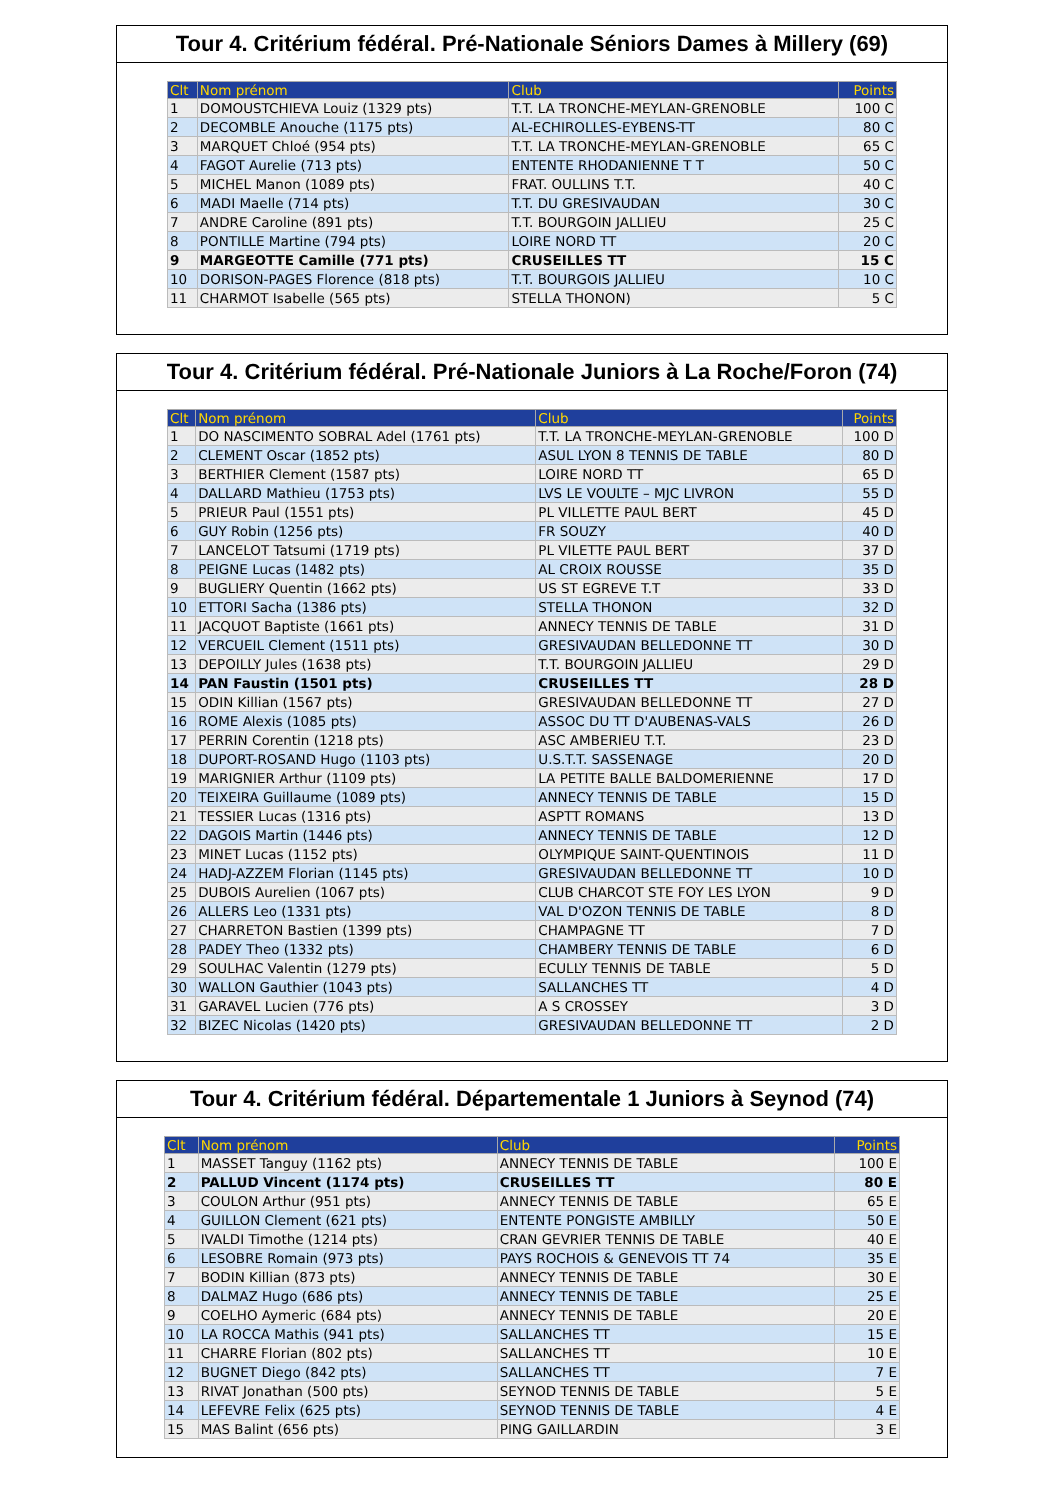Tour 4. Critérium fédéral. Pré-Nationale Séniors Dames à Millery (69)
| Clt | Nom prénom | Club | Points |
| --- | --- | --- | --- |
| 1 | DOMOUSTCHIEVA Louiz (1329 pts) | T.T. LA TRONCHE-MEYLAN-GRENOBLE | 100 C |
| 2 | DECOMBLE Anouche (1175 pts) | AL-ECHIROLLES-EYBENS-TT | 80 C |
| 3 | MARQUET Chloé (954 pts) | T.T. LA TRONCHE-MEYLAN-GRENOBLE | 65 C |
| 4 | FAGOT Aurelie (713 pts) | ENTENTE RHODANIENNE T T | 50 C |
| 5 | MICHEL Manon (1089 pts) | FRAT. OULLINS T.T. | 40 C |
| 6 | MADI Maelle (714 pts) | T.T. DU GRESIVAUDAN | 30 C |
| 7 | ANDRE Caroline (891 pts) | T.T. BOURGOIN JALLIEU | 25 C |
| 8 | PONTILLE Martine (794 pts) | LOIRE NORD TT | 20 C |
| 9 | MARGEOTTE Camille (771 pts) | CRUSEILLES TT | 15 C |
| 10 | DORISON-PAGES Florence (818 pts) | T.T. BOURGOIS JALLIEU | 10 C |
| 11 | CHARMOT Isabelle (565 pts) | STELLA THONON) | 5 C |
Tour 4. Critérium fédéral. Pré-Nationale Juniors à La Roche/Foron (74)
| Clt | Nom prénom | Club | Points |
| --- | --- | --- | --- |
| 1 | DO NASCIMENTO SOBRAL Adel (1761 pts) | T.T. LA TRONCHE-MEYLAN-GRENOBLE | 100 D |
| 2 | CLEMENT Oscar (1852 pts) | ASUL LYON 8 TENNIS DE TABLE | 80 D |
| 3 | BERTHIER Clement (1587 pts) | LOIRE NORD TT | 65 D |
| 4 | DALLARD Mathieu (1753 pts) | LVS LE VOULTE – MJC LIVRON | 55 D |
| 5 | PRIEUR Paul (1551 pts) | PL VILLETTE PAUL BERT | 45 D |
| 6 | GUY Robin (1256 pts) | FR SOUZY | 40 D |
| 7 | LANCELOT Tatsumi (1719 pts) | PL VILETTE PAUL BERT | 37 D |
| 8 | PEIGNE Lucas (1482 pts) | AL CROIX ROUSSE | 35 D |
| 9 | BUGLIERY Quentin (1662 pts) | US ST EGREVE T.T | 33 D |
| 10 | ETTORI Sacha (1386 pts) | STELLA THONON | 32 D |
| 11 | JACQUOT Baptiste (1661 pts) | ANNECY TENNIS DE TABLE | 31 D |
| 12 | VERCUEIL Clement (1511 pts) | GRESIVAUDAN BELLEDONNE TT | 30 D |
| 13 | DEPOILLY Jules (1638 pts) | T.T. BOURGOIN JALLIEU | 29 D |
| 14 | PAN Faustin (1501 pts) | CRUSEILLES TT | 28 D |
| 15 | ODIN Killian (1567 pts) | GRESIVAUDAN BELLEDONNE TT | 27 D |
| 16 | ROME Alexis (1085 pts) | ASSOC DU TT D'AUBENAS-VALS | 26 D |
| 17 | PERRIN Corentin (1218 pts) | ASC AMBERIEU T.T. | 23 D |
| 18 | DUPORT-ROSAND Hugo (1103 pts) | U.S.T.T. SASSENAGE | 20 D |
| 19 | MARIGNIER Arthur (1109 pts) | LA PETITE BALLE BALDOMERIENNE | 17 D |
| 20 | TEIXEIRA Guillaume (1089 pts) | ANNECY TENNIS DE TABLE | 15 D |
| 21 | TESSIER Lucas (1316 pts) | ASPTT ROMANS | 13 D |
| 22 | DAGOIS Martin (1446 pts) | ANNECY TENNIS DE TABLE | 12 D |
| 23 | MINET Lucas (1152 pts) | OLYMPIQUE SAINT-QUENTINOIS | 11 D |
| 24 | HADJ-AZZEM Florian (1145 pts) | GRESIVAUDAN BELLEDONNE TT | 10 D |
| 25 | DUBOIS Aurelien (1067 pts) | CLUB CHARCOT STE FOY LES LYON | 9 D |
| 26 | ALLERS Leo (1331 pts) | VAL D'OZON TENNIS DE TABLE | 8 D |
| 27 | CHARRETON Bastien (1399 pts) | CHAMPAGNE TT | 7 D |
| 28 | PADEY Theo (1332 pts) | CHAMBERY TENNIS DE TABLE | 6 D |
| 29 | SOULHAC Valentin (1279 pts) | ECULLY TENNIS DE TABLE | 5 D |
| 30 | WALLON Gauthier (1043 pts) | SALLANCHES TT | 4 D |
| 31 | GARAVEL Lucien (776 pts) | A S CROSSEY | 3 D |
| 32 | BIZEC Nicolas (1420 pts) | GRESIVAUDAN BELLEDONNE TT | 2 D |
Tour 4. Critérium fédéral. Départementale 1 Juniors à Seynod (74)
| Clt | Nom prénom | Club | Points |
| --- | --- | --- | --- |
| 1 | MASSET Tanguy (1162 pts) | ANNECY TENNIS DE TABLE | 100 E |
| 2 | PALLUD Vincent (1174 pts) | CRUSEILLES TT | 80 E |
| 3 | COULON Arthur (951 pts) | ANNECY TENNIS DE TABLE | 65 E |
| 4 | GUILLON Clement (621 pts) | ENTENTE PONGISTE AMBILLY | 50 E |
| 5 | IVALDI Timothe (1214 pts) | CRAN GEVRIER TENNIS DE TABLE | 40 E |
| 6 | LESOBRE Romain (973 pts) | PAYS ROCHOIS & GENEVOIS TT 74 | 35 E |
| 7 | BODIN Killian (873 pts) | ANNECY TENNIS DE TABLE | 30 E |
| 8 | DALMAZ Hugo (686 pts) | ANNECY TENNIS DE TABLE | 25 E |
| 9 | COELHO Aymeric (684 pts) | ANNECY TENNIS DE TABLE | 20 E |
| 10 | LA ROCCA Mathis (941 pts) | SALLANCHES TT | 15 E |
| 11 | CHARRE Florian (802 pts) | SALLANCHES TT | 10 E |
| 12 | BUGNET Diego (842 pts) | SALLANCHES TT | 7 E |
| 13 | RIVAT Jonathan (500 pts) | SEYNOD TENNIS DE TABLE | 5 E |
| 14 | LEFEVRE Felix (625 pts) | SEYNOD TENNIS DE TABLE | 4 E |
| 15 | MAS Balint (656 pts) | PING GAILLARDIN | 3 E |